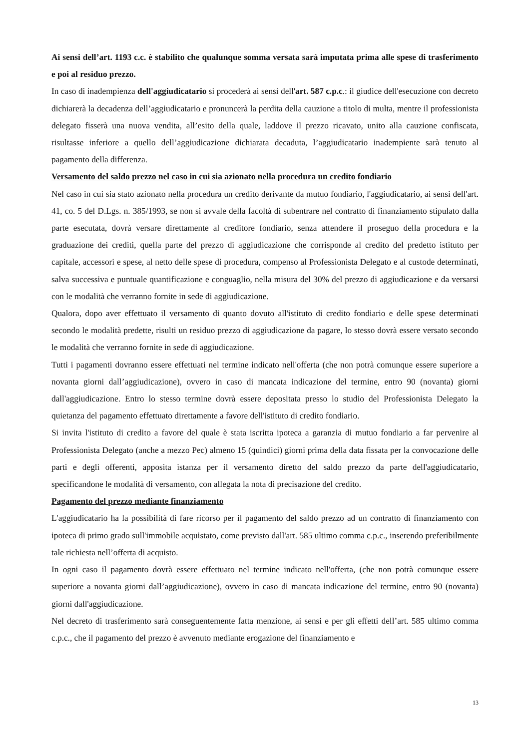Ai sensi dell’art. 1193 c.c. è stabilito che qualunque somma versata sarà imputata prima alle spese di trasferimento e poi al residuo prezzo.
In caso di inadempienza dell'aggiudicatario si procederà ai sensi dell'art. 587 c.p.c.: il giudice dell'esecuzione con decreto dichiarerà la decadenza dell’aggiudicatario e pronuncerà la perdita della cauzione a titolo di multa, mentre il professionista delegato fisserà una nuova vendita, all’esito della quale, laddove il prezzo ricavato, unito alla cauzione confiscata, risultasse inferiore a quello dell’aggiudicazione dichiarata decaduta, l’aggiudicatario inadempiente sarà tenuto al pagamento della differenza.
Versamento del saldo prezzo nel caso in cui sia azionato nella procedura un credito fondiario
Nel caso in cui sia stato azionato nella procedura un credito derivante da mutuo fondiario, l'aggiudicatario, ai sensi dell'art. 41, co. 5 del D.Lgs. n. 385/1993, se non si avvale della facoltà di subentrare nel contratto di finanziamento stipulato dalla parte esecutata, dovrà versare direttamente al creditore fondiario, senza attendere il proseguo della procedura e la graduazione dei crediti, quella parte del prezzo di aggiudicazione che corrisponde al credito del predetto istituto per capitale, accessori e spese, al netto delle spese di procedura, compenso al Professionista Delegato e al custode determinati, salva successiva e puntuale quantificazione e conguaglio, nella misura del 30% del prezzo di aggiudicazione e da versarsi con le modalità che verranno fornite in sede di aggiudicazione.
Qualora, dopo aver effettuato il versamento di quanto dovuto all'istituto di credito fondiario e delle spese determinati secondo le modalità predette, risulti un residuo prezzo di aggiudicazione da pagare, lo stesso dovrà essere versato secondo le modalità che verranno fornite in sede di aggiudicazione.
Tutti i pagamenti dovranno essere effettuati nel termine indicato nell'offerta (che non potrà comunque essere superiore a novanta giorni dall’aggiudicazione), ovvero in caso di mancata indicazione del termine, entro 90 (novanta) giorni dall'aggiudicazione. Entro lo stesso termine dovrà essere depositata presso lo studio del Professionista Delegato la quietanza del pagamento effettuato direttamente a favore dell'istituto di credito fondiario.
Si invita l'istituto di credito a favore del quale è stata iscritta ipoteca a garanzia di mutuo fondiario a far pervenire al Professionista Delegato (anche a mezzo Pec) almeno 15 (quindici) giorni prima della data fissata per la convocazione delle parti e degli offerenti, apposita istanza per il versamento diretto del saldo prezzo da parte dell'aggiudicatario, specificandone le modalità di versamento, con allegata la nota di precisazione del credito.
Pagamento del prezzo mediante finanziamento
L'aggiudicatario ha la possibilità di fare ricorso per il pagamento del saldo prezzo ad un contratto di finanziamento con ipoteca di primo grado sull'immobile acquistato, come previsto dall'art. 585 ultimo comma c.p.c., inserendo preferibilmente tale richiesta nell’offerta di acquisto.
In ogni caso il pagamento dovrà essere effettuato nel termine indicato nell'offerta, (che non potrà comunque essere superiore a novanta giorni dall’aggiudicazione), ovvero in caso di mancata indicazione del termine, entro 90 (novanta) giorni dall'aggiudicazione.
Nel decreto di trasferimento sarà conseguentemente fatta menzione, ai sensi e per gli effetti dell’art. 585 ultimo comma c.p.c., che il pagamento del prezzo è avvenuto mediante erogazione del finanziamento e
13